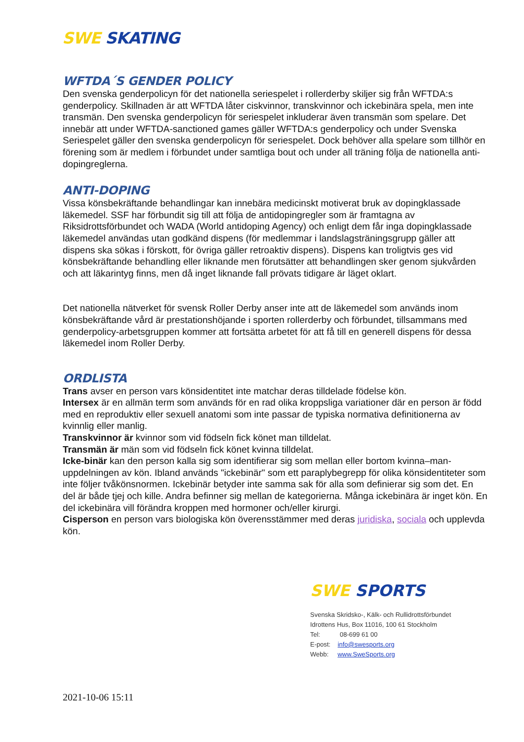SWE SKATING
WFTDA´S GENDER POLICY
Den svenska genderpolicyn för det nationella seriespelet i rollerderby skiljer sig från WFTDA:s genderpolicy. Skillnaden är att WFTDA låter ciskvinnor, transkvinnor och ickebinära spela, men inte transmän. Den svenska genderpolicyn för seriespelet inkluderar även transmän som spelare. Det innebär att under WFTDA-sanctioned games gäller WFTDA:s genderpolicy och under Svenska Seriespelet gäller den svenska genderpolicyn för seriespelet. Dock behöver alla spelare som tillhör en förening som är medlem i förbundet under samtliga bout och under all träning följa de nationella anti-dopingreglerna.
ANTI-DOPING
Vissa könsbekräftande behandlingar kan innebära medicinskt motiverat bruk av dopingklassade läkemedel. SSF har förbundit sig till att följa de antidopingregler som är framtagna av Riksidrottsförbundet och WADA (World antidoping Agency) och enligt dem får inga dopingklassade läkemedel användas utan godkänd dispens (för medlemmar i landslagsträningsgrupp gäller att dispens ska sökas i förskott, för övriga gäller retroaktiv dispens). Dispens kan troligtvis ges vid könsbekräftande behandling eller liknande men förutsätter att behandlingen sker genom sjukvården och att läkarintyg finns, men då inget liknande fall prövats tidigare är läget oklart.
Det nationella nätverket för svensk Roller Derby anser inte att de läkemedel som används inom könsbekräftande vård är prestationshöjande i sporten rollerderby och förbundet, tillsammans med genderpolicy-arbetsgruppen kommer att fortsätta arbetet för att få till en generell dispens för dessa läkemedel inom Roller Derby.
ORDLISTA
Trans avser en person vars könsidentitet inte matchar deras tilldelade födelse kön.
Intersex är en allmän term som används för en rad olika kroppsliga variationer där en person är född med en reproduktiv eller sexuell anatomi som inte passar de typiska normativa definitionerna av kvinnlig eller manlig.
Transkvinnor är kvinnor som vid födseln fick könet man tilldelat.
Transmän är män som vid födseln fick könet kvinna tilldelat.
Icke-binär kan den person kalla sig som identifierar sig som mellan eller bortom kvinna–man-uppdelningen av kön. Ibland används "ickebinär" som ett paraplybegrepp för olika könsidentiteter som inte följer tvåkönsnormen. Ickebinär betyder inte samma sak för alla som definierar sig som det. En del är både tjej och kille. Andra befinner sig mellan de kategorierna. Många ickebinära är inget kön. En del ickebinära vill förändra kroppen med hormoner och/eller kirurgi.
Cisperson en person vars biologiska kön överensstämmer med deras juridiska, sociala och upplevda kön.
SWE SPORTS
Svenska Skridsko-, Kälk- och Rullidrottsförbundet
Idrottens Hus, Box 11016, 100 61 Stockholm
Tel: 08-699 61 00
E-post: info@swesports.org
Webb: www.SweSports.org
2021-10-06 15:11